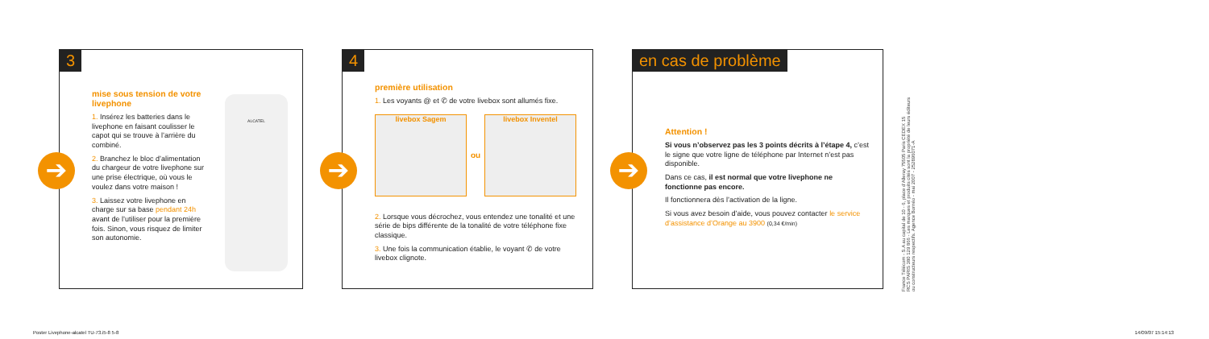3
mise sous tension de votre livephone
1. Insérez les batteries dans le livephone en faisant coulisser le capot qui se trouve à l’arrière du combiné.
2. Branchez le bloc d’alimentation du chargeur de votre livephone sur une prise électrique, où vous le voulez dans votre maison !
3. Laissez votre livephone en charge sur sa base pendant 24h avant de l’utiliser pour la première fois. Sinon, vous risquez de limiter son autonomie.
ALCATEL
➔
4
première utilisation
1. Les voyants @ et ✆ de votre livebox sont allumés fixe.
livebox Sagem
ou
livebox Inventel
2. Lorsque vous décrochez, vous entendez une tonalité et une série de bips différente de la tonalité de votre téléphone fixe classique.
3. Une fois la communication établie, le voyant ✆ de votre livebox clignote.
➔
en cas de problème
Attention !
Si vous n’observez pas les 3 points décrits à l’étape 4, c’est le signe que votre ligne de téléphone par Internet n’est pas disponible.
Dans ce cas, il est normal que votre livephone ne fonctionne pas encore.
Il fonctionnera dès l’activation de la ligne.
Si vous avez besoin d’aide, vous pouvez contacter le service d’assistance d’Orange au 3900 (0,34 €/min)
➔
France Télécom - S.A au capital de 10 - 6, place d’Alleray 75505 Paris CEDEX 15
RCS PARIS 380 129 866 - Les marques et produits cités sont la propriété de leurs éditeurs
ou constructeurs respectifs. Agence Bornéo - mai 2007 - 252896071-A
Poster Livephone-alcatel TU-73.i5-8 5-8
14/09/07 15:14:13